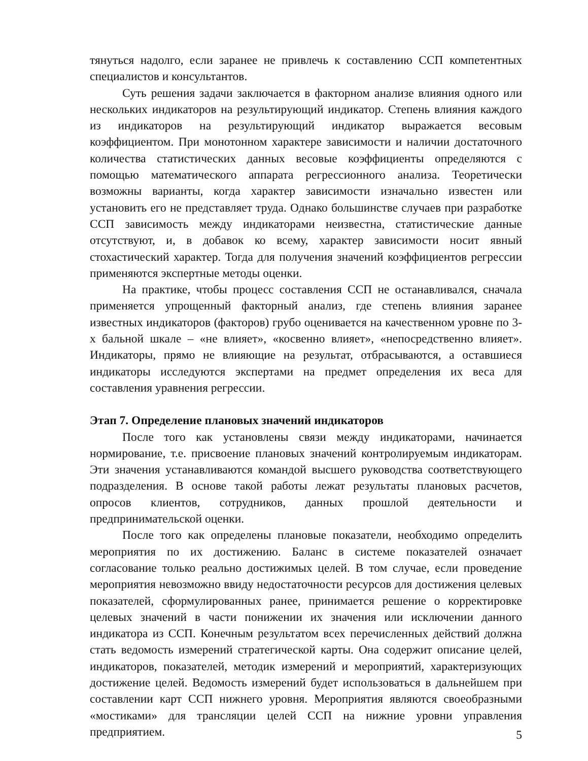тянуться надолго, если заранее не привлечь к составлению ССП компетентных специалистов и консультантов.
Суть решения задачи заключается в факторном анализе влияния одного или нескольких индикаторов на результирующий индикатор. Степень влияния каждого из индикаторов на результирующий индикатор выражается весовым коэффициентом. При монотонном характере зависимости и наличии достаточного количества статистических данных весовые коэффициенты определяются с помощью математического аппарата регрессионного анализа. Теоретически возможны варианты, когда характер зависимости изначально известен или установить его не представляет труда. Однако большинстве случаев при разработке ССП зависимость между индикаторами неизвестна, статистические данные отсутствуют, и, в добавок ко всему, характер зависимости носит явный стохастический характер. Тогда для получения значений коэффициентов регрессии применяются экспертные методы оценки.
На практике, чтобы процесс составления ССП не останавливался, сначала применяется упрощенный факторный анализ, где степень влияния заранее известных индикаторов (факторов) грубо оценивается на качественном уровне по 3-х бальной шкале – «не влияет», «косвенно влияет», «непосредственно влияет». Индикаторы, прямо не влияющие на результат, отбрасываются, а оставшиеся индикаторы исследуются экспертами на предмет определения их веса для составления уравнения регрессии.
Этап 7. Определение плановых значений индикаторов
После того как установлены связи между индикаторами, начинается нормирование, т.е. присвоение плановых значений контролируемым индикаторам. Эти значения устанавливаются командой высшего руководства соответствующего подразделения. В основе такой работы лежат результаты плановых расчетов, опросов клиентов, сотрудников, данных прошлой деятельности и предпринимательской оценки.
После того как определены плановые показатели, необходимо определить мероприятия по их достижению. Баланс в системе показателей означает согласование только реально достижимых целей. В том случае, если проведение мероприятия невозможно ввиду недостаточности ресурсов для достижения целевых показателей, сформулированных ранее, принимается решение о корректировке целевых значений в части понижении их значения или исключении данного индикатора из ССП. Конечным результатом всех перечисленных действий должна стать ведомость измерений стратегической карты. Она содержит описание целей, индикаторов, показателей, методик измерений и мероприятий, характеризующих достижение целей. Ведомость измерений будет использоваться в дальнейшем при составлении карт ССП нижнего уровня. Мероприятия являются своеобразными «мостиками» для трансляции целей ССП на нижние уровни управления предприятием.
5